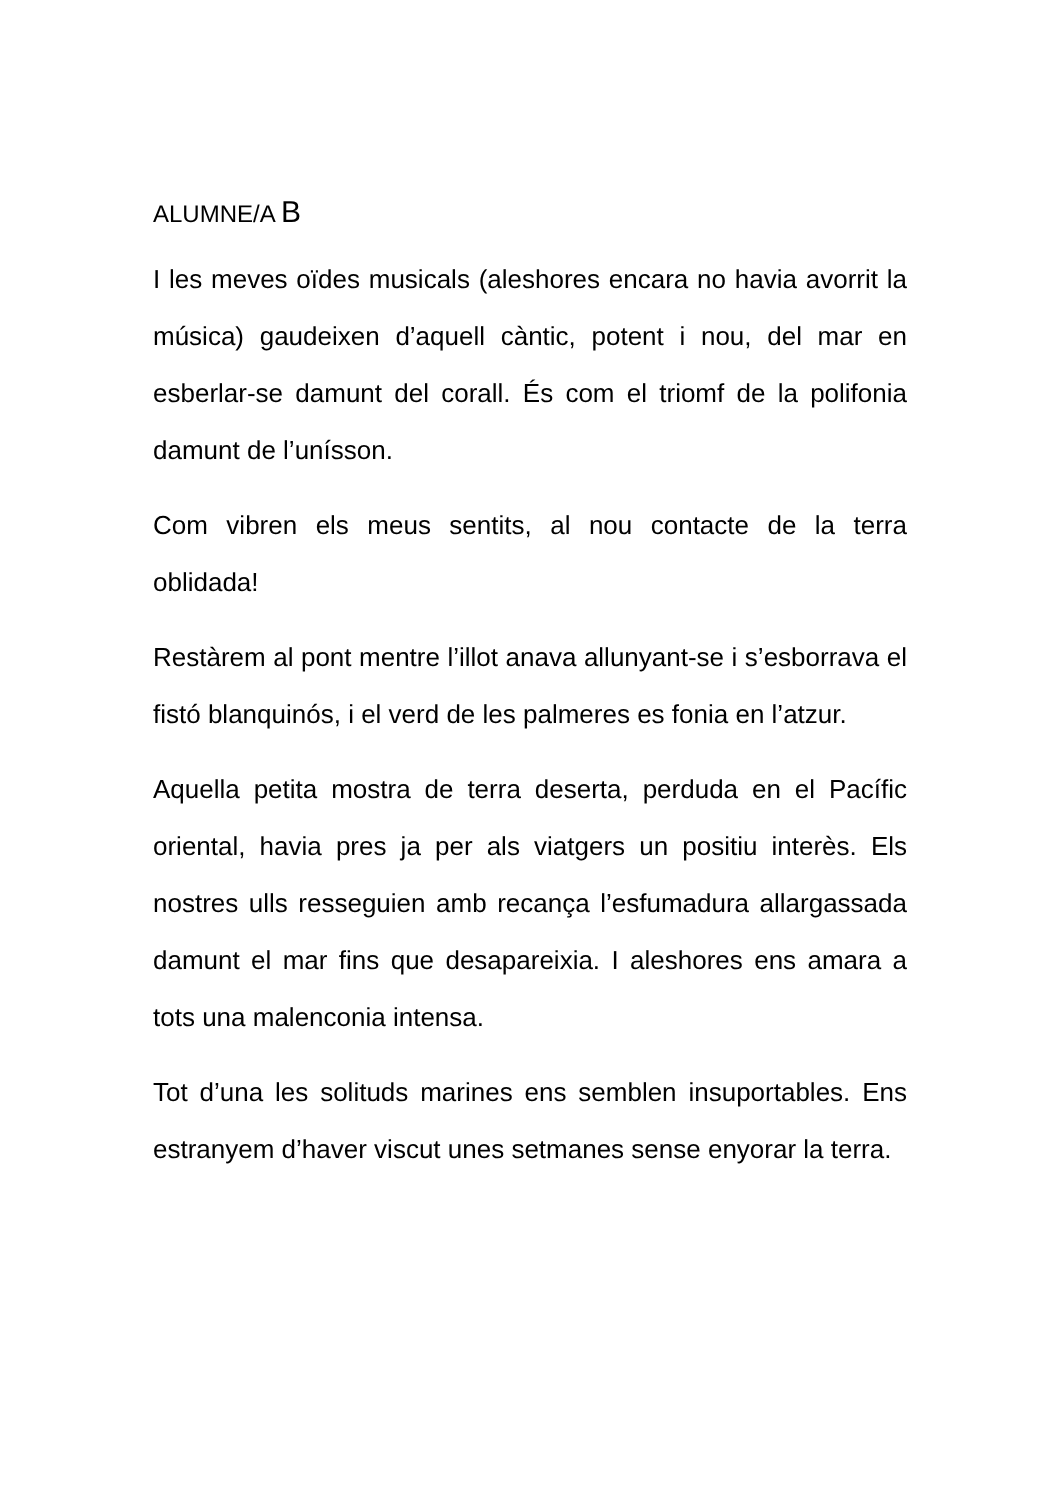ALUMNE/A B
I les meves oïdes musicals (aleshores encara no havia avorrit la música) gaudeixen d’aquell càntic, potent i nou, del mar en esberlar-se damunt del corall. És com el triomf de la polifonia damunt de l’unísson.
Com vibren els meus sentits, al nou contacte de la terra oblidada!
Restàrem al pont mentre l’illot anava allunyant-se i s’esborrava el fistó blanquinós, i el verd de les palmeres es fonia en l’atzur.
Aquella petita mostra de terra deserta, perduda en el Pacífic oriental, havia pres ja per als viatgers un positiu interès. Els nostres ulls resseguien amb recança l’esfumadura allargassada damunt el mar fins que desapareixia. I aleshores ens amara a tots una malenconia intensa.
Tot d’una les solituds marines ens semblen insuportables. Ens estranyem d’haver viscut unes setmanes sense enyorar la terra.